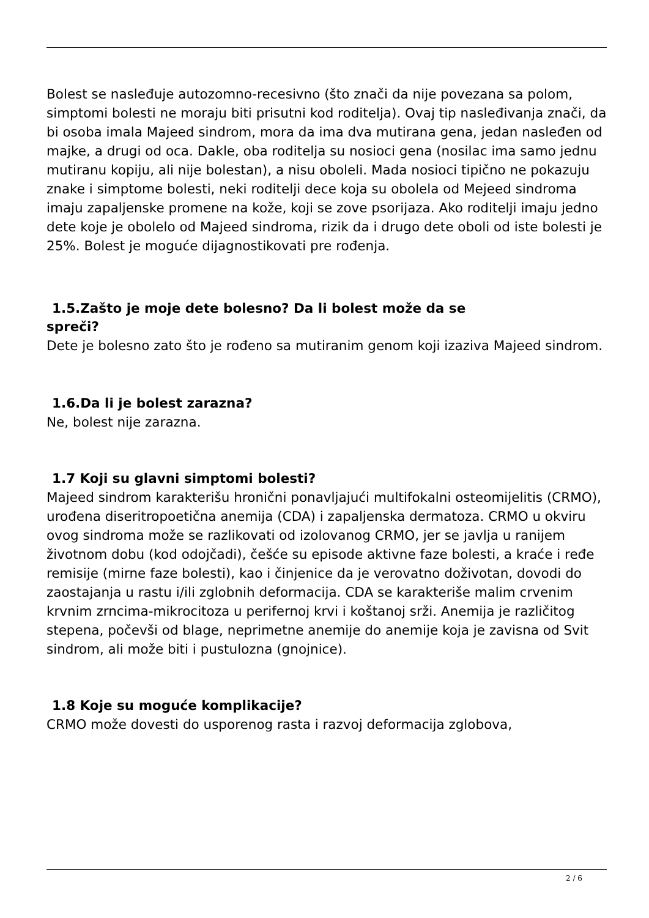Bolest se nasleđuje autozomno-recesivno (što znači da nije povezana sa polom, simptomi bolesti ne moraju biti prisutni kod roditelja). Ovaj tip nasleđivanja znači, da bi osoba imala Majeed sindrom, mora da ima dva mutirana gena, jedan nasleđen od majke, a drugi od oca. Dakle, oba roditelja su nosioci gena (nosilac ima samo jednu mutiranu kopiju, ali nije bolestan), a nisu oboleli. Mada nosioci tipično ne pokazuju znake i simptome bolesti, neki roditelji dece koja su obolela od Mejeed sindroma imaju zapaljenske promene na kože, koji se zove psorijaza. Ako roditelji imaju jedno dete koje je obolelo od Majeed sindroma, rizik da i drugo dete oboli od iste bolesti je 25%. Bolest je moguće dijagnostikovati pre rođenja.
1.5.Zašto je moje dete bolesno? Da li bolest može da se
spreči?
Dete je bolesno zato što je rođeno sa mutiranim genom koji izaziva Majeed sindrom.
1.6.Da li je bolest zarazna?
Ne, bolest nije zarazna.
1.7 Koji su glavni simptomi bolesti?
Majeed sindrom karakterišu hronični ponavljajući multifokalni osteomijelitis (CRMO), urođena diseritropoetična anemija (CDA) i zapaljenska dermatoza. CRMO u okviru ovog sindroma može se razlikovati od izolovanog CRMO, jer se javlja u ranijem životnom dobu (kod odojčadi), češće su episode aktivne faze bolesti, a kraće i ređe remisije (mirne faze bolesti), kao i činjenice da je verovatno doživotan, dovodi do zaostajanja u rastu i/ili zglobnih deformacija. CDA se karakteriše malim crvenim krvnim zrncima-mikrocitoza u perifernoj krvi i koštanoj srži. Anemija je različitog stepena, počevši od blage, neprimetne anemije do anemije koja je zavisna od Svit sindrom, ali može biti i pustulozna (gnojnice).
1.8 Koje su moguće komplikacije?
CRMO može dovesti do usporenog rasta i razvoj deformacija zglobova,
2 / 6